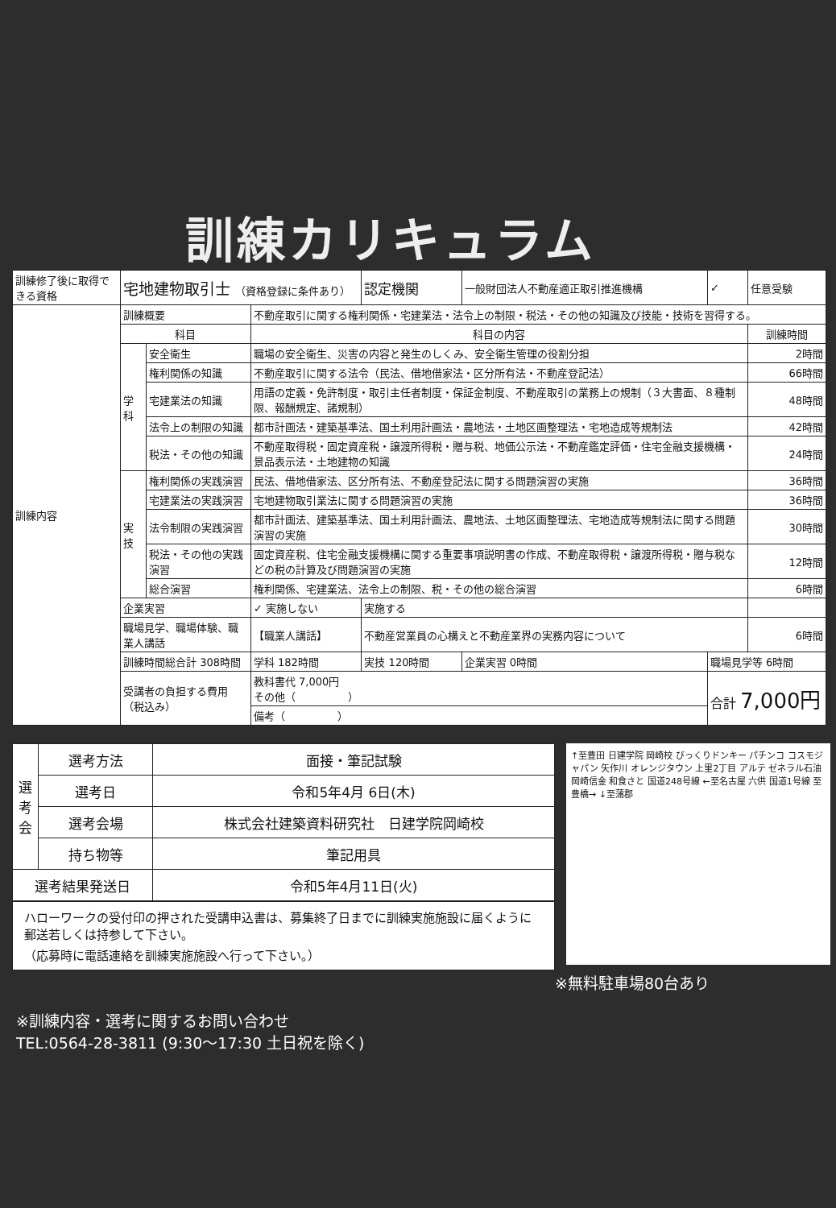訓練カリキュラム
| 訓練修了後に取得できる資格 | 宅地建物取引士 （資格登録に条件あり） | | | 認定機関 | 一般財団法人不動産適正取引推進機構 | | ✓ | 任意受験 |
| 訓練内容 | 訓練概要 | | 不動産取引に関する権利関係・宅建業法・法令上の制限・税法・その他の知識及び技能・技術を習得する。 | | | | | |
| | 科目 | | 科目の内容 | | | | | 訓練時間 |
| | 学科 | 安全衛生 | 職場の安全衛生、災害の内容と発生のしくみ、安全衛生管理の役割分担 | | | | | 2時間 |
| | | 権利関係の知識 | 不動産取引に関する法令（民法、借地借家法・区分所有法・不動産登記法） | | | | | 66時間 |
| | | 宅建業法の知識 | 用語の定義・免許制度・取引主任者制度・保証金制度、不動産取引の業務上の規制（３大書面、８種制限、報酬規定、諸規制） | | | | | 48時間 |
| | | 法令上の制限の知識 | 都市計画法・建築基準法、国土利用計画法・農地法・土地区画整理法・宅地造成等規制法 | | | | | 42時間 |
| | | 税法・その他の知識 | 不動産取得税・固定資産税・譲渡所得税・贈与税、地価公示法・不動産鑑定評価・住宅金融支援機構・景品表示法・土地建物の知識 | | | | | 24時間 |
| | 実技 | 権利関係の実践演習 | 民法、借地借家法、区分所有法、不動産登記法に関する問題演習の実施 | | | | | 36時間 |
| | | 宅建業法の実践演習 | 宅地建物取引業法に関する問題演習の実施 | | | | | 36時間 |
| | | 法令制限の実践演習 | 都市計画法、建築基準法、国土利用計画法、農地法、土地区画整理法、宅地造成等規制法に関する問題演習の実施 | | | | | 30時間 |
| | | 税法・その他の実践演習 | 固定資産税、住宅金融支援機構に関する重要事項説明書の作成、不動産取得税・譲渡所得税・贈与税などの税の計算及び問題演習の実施 | | | | | 12時間 |
| | | 総合演習 | 権利関係、宅建業法、法令上の制限、税・その他の総合演習 | | | | | 6時間 |
| | 企業実習 | | ✓ 実施しない | 実施する | | | | |
| | 職場見学、職場体験、職業人講話 | | 【職業人講話】 | 不動産営業員の心構えと不動産業界の実務内容について | | | | 6時間 |
| | 訓練時間総合計 308時間 | | 学科 182時間 | 実技 120時間 | 企業実習 0時間 | 職場見学等 6時間 | | |
| | 受講者の負担する費用（税込み） | | 教科書代 7,000円 その他（ ） | | | 合計 7,000円 | | |
| | | | 備考（ ） | | | | | |
| 選考会 | 選考方法 | 面接・筆記試験 |
| | 選考日 | 令和5年4月 6日(木) |
| | 選考会場 | 株式会社建築資料研究社 日建学院岡崎校 |
| | 持ち物等 | 筆記用具 |
| 選考結果発送日 | | 令和5年4月11日(火) |
ハローワークの受付印の押された受講申込書は、募集終了日までに訓練実施施設に届くように郵送若しくは持参して下さい。
（応募時に電話連絡を訓練実施施設へ行って下さい。）
↑至豊田 日建学院 岡崎校 びっくりドンキー パチンコ コスモジャパン 矢作川 オレンジタウン 上里2丁目 アルテ ゼネラル石油 岡崎信金 和食さと 国道248号線 ←至名古屋 六供 国道1号線 至豊橋→ ↓至蒲郡
※無料駐車場80台あり
※訓練内容・選考に関するお問い合わせ
TEL:0564-28-3811 (9:30～17:30 土日祝を除く)